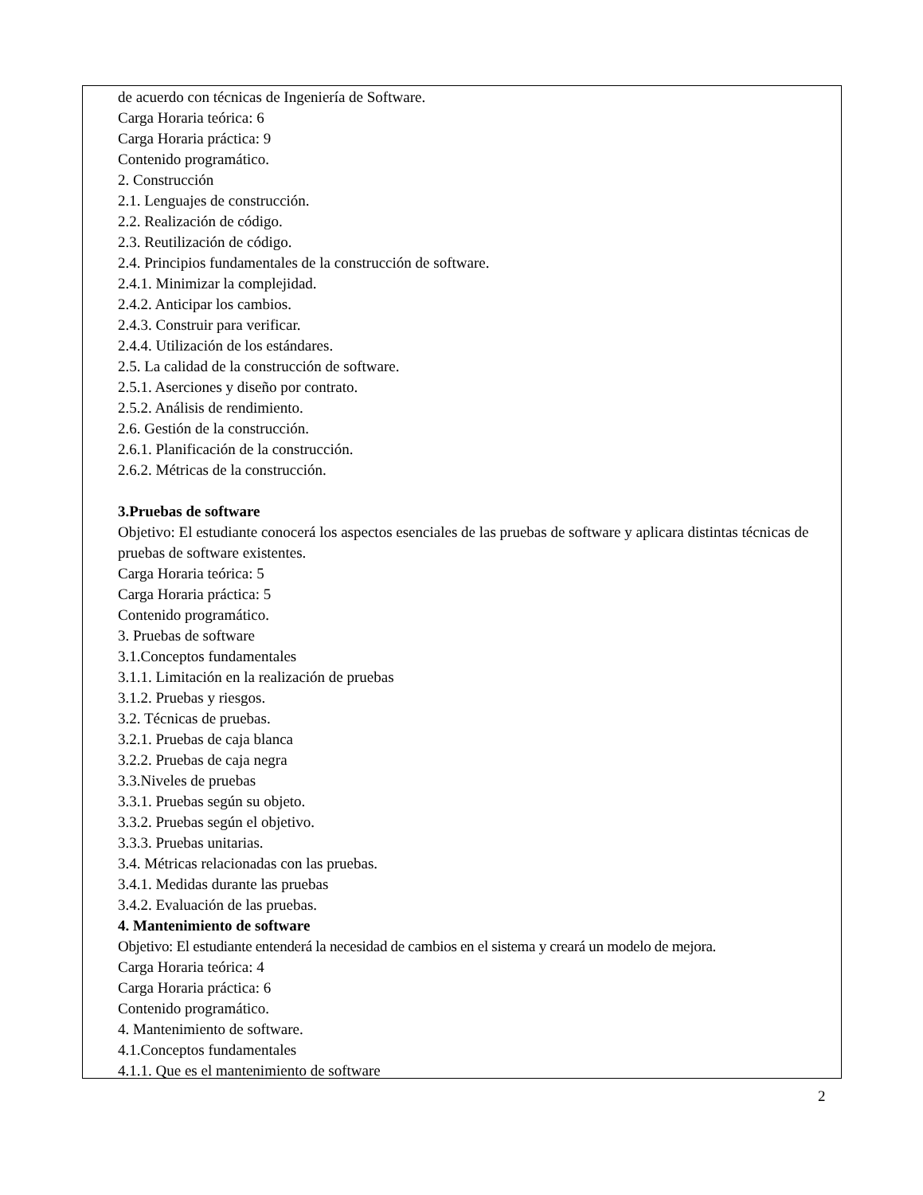de acuerdo con técnicas de Ingeniería de Software.
Carga Horaria teórica: 6
Carga Horaria práctica: 9
Contenido programático.
2. Construcción
2.1. Lenguajes de construcción.
2.2. Realización de código.
2.3. Reutilización de código.
2.4. Principios fundamentales de la construcción de software.
2.4.1. Minimizar la complejidad.
2.4.2. Anticipar los cambios.
2.4.3. Construir para verificar.
2.4.4. Utilización de los estándares.
2.5. La calidad de la construcción de software.
2.5.1. Aserciones y diseño por contrato.
2.5.2. Análisis de rendimiento.
2.6. Gestión de la construcción.
2.6.1. Planificación de la construcción.
2.6.2. Métricas de la construcción.
3.Pruebas de software
Objetivo: El estudiante conocerá los aspectos esenciales de las pruebas de software y aplicara distintas técnicas de pruebas de software existentes.
Carga Horaria teórica: 5
Carga Horaria práctica: 5
Contenido programático.
3. Pruebas de software
3.1.Conceptos fundamentales
3.1.1. Limitación en la realización de pruebas
3.1.2. Pruebas y riesgos.
3.2. Técnicas de pruebas.
3.2.1. Pruebas de caja blanca
3.2.2. Pruebas de caja negra
3.3.Niveles de pruebas
3.3.1. Pruebas según su objeto.
3.3.2. Pruebas según el objetivo.
3.3.3. Pruebas unitarias.
3.4. Métricas relacionadas con las pruebas.
3.4.1. Medidas durante las pruebas
3.4.2. Evaluación de las pruebas.
4. Mantenimiento de software
Objetivo: El estudiante entenderá la necesidad de cambios en el sistema y creará un modelo de mejora.
Carga Horaria teórica: 4
Carga Horaria práctica: 6
Contenido programático.
4. Mantenimiento de software.
4.1.Conceptos fundamentales
4.1.1. Que es el mantenimiento de software
2